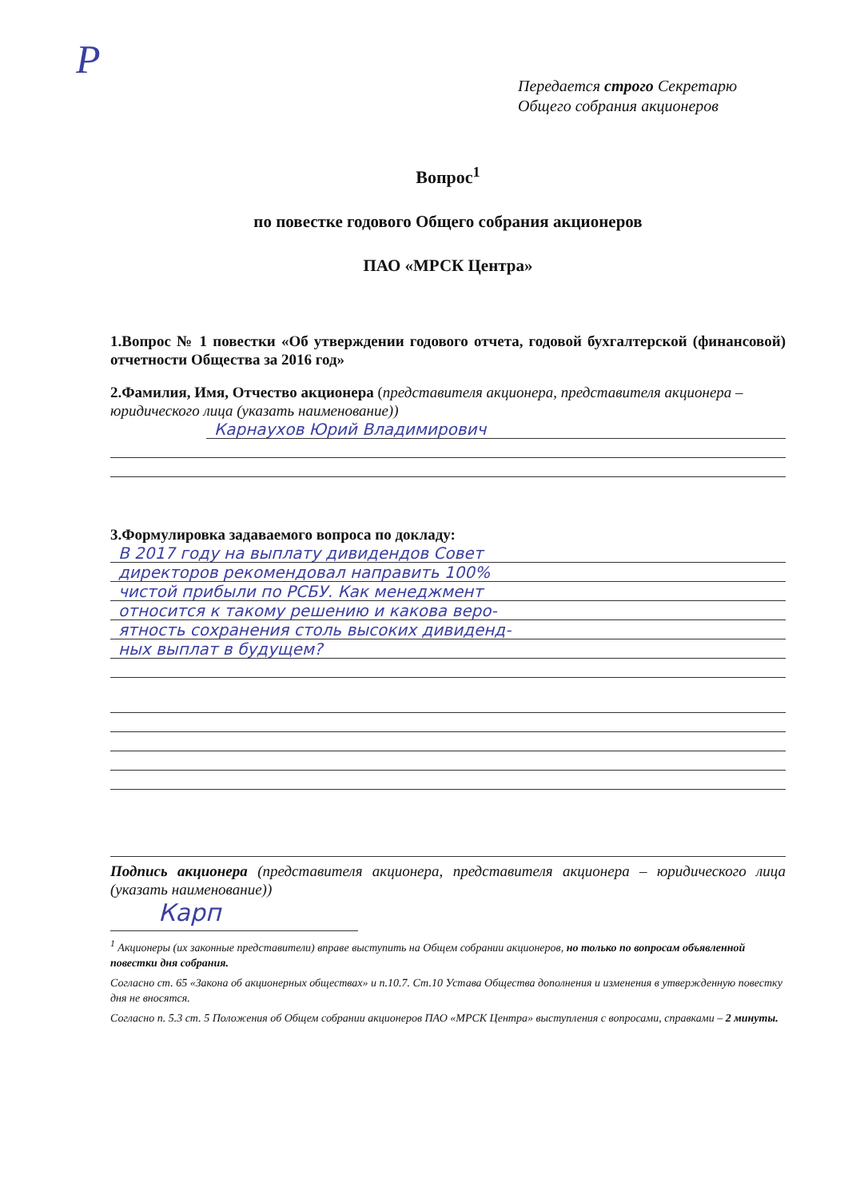Р
Передается строго Секретарю
Общего собрания акционеров
Вопрос<sup>1</sup>
по повестке годового Общего собрания акционеров
ПАО «МРСК Центра»
1.Вопрос № 1 повестки «Об утверждении годового отчета, годовой бухгалтерской (финансовой) отчетности Общества за 2016 год»
2.Фамилия, Имя, Отчество акционера (представителя акционера, представителя акционера – юридического лица (указать наименование))
Карнаухов Юрий Владимирович
3.Формулировка задаваемого вопроса по докладу:
В 2017 году на выплату дивидендов Совет
директоров рекомендовал направить 100%
чистой прибыли по РСБУ. Как менеджмент
относится к такому решению и какова веро-
ятность сохранения столь высоких дивиденд-
ных выплат в будущем?
Подпись акционера (представителя акционера, представителя акционера – юридического лица (указать наименование))
Карп
<sup>1</sup> Акционеры (их законные представители) вправе выступить на Общем собрании акционеров, но только по вопросам объявленной повестки дня собрания.
Согласно ст. 65 «Закона об акционерных обществах» и п.10.7. Ст.10 Устава Общества дополнения и изменения в утвержденную повестку дня не вносятся.
Согласно п. 5.3 ст. 5 Положения об Общем собрании акционеров ПАО «МРСК Центра» выступления с вопросами, справками – 2 минуты.